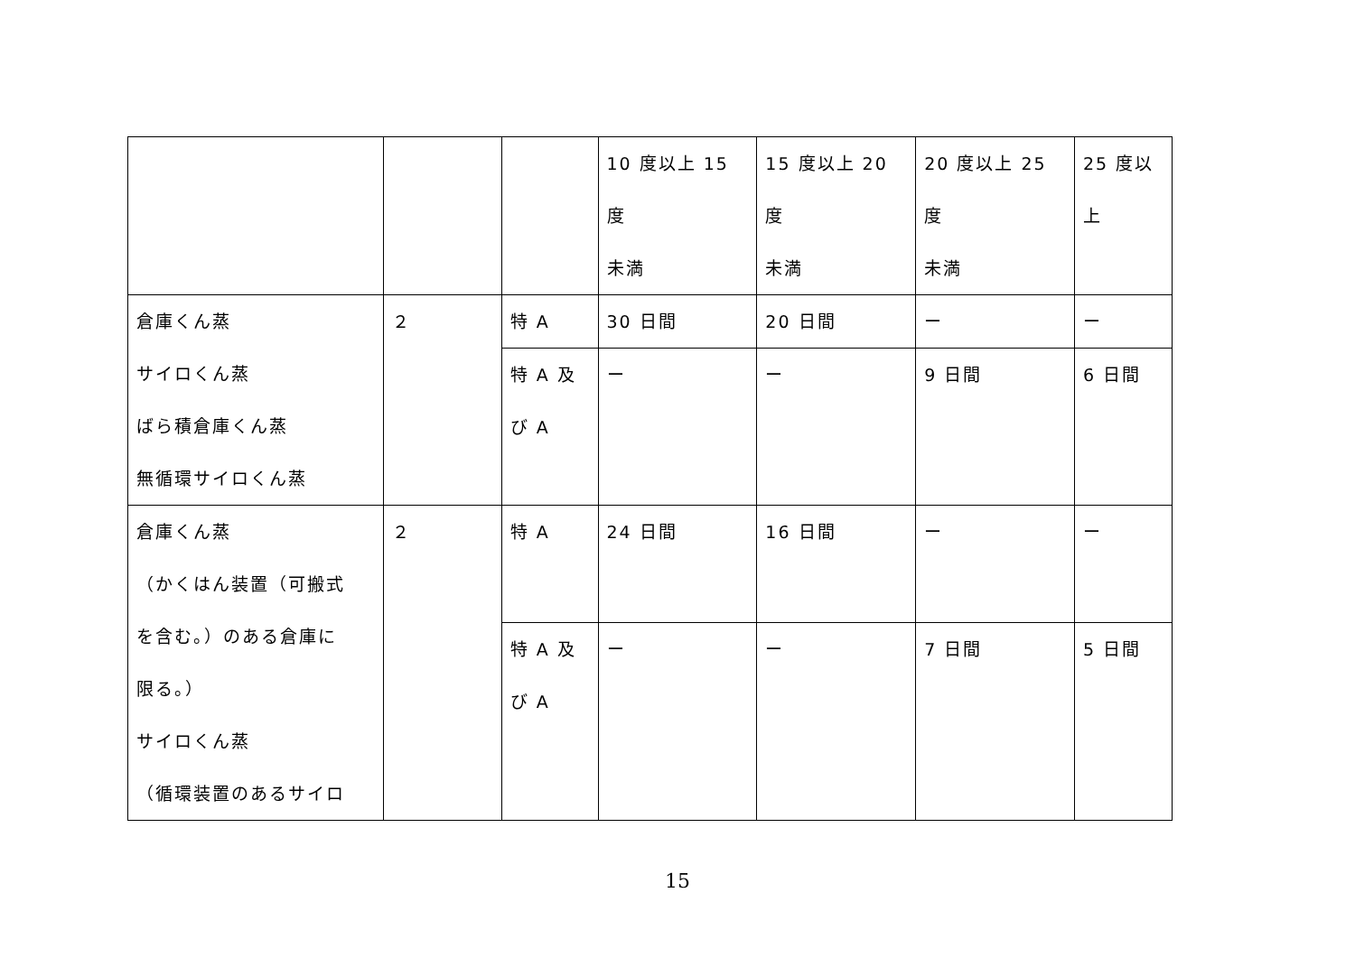| | | | 10 度以上 15 度 未満 | 15 度以上 20 度 未満 | 20 度以上 25 度 未満 | 25 度以 上 |
| 倉庫くん蒸 サイロくん蒸 ばら積倉庫くん蒸 無循環サイロくん蒸 | ２ | 特 A | 30 日間 | 20 日間 | ー | ー |
| | | 特 A 及 び A | ー | ー | 9 日間 | 6 日間 |
| 倉庫くん蒸 （かくはん装置（可搬式 を含む。）のある倉庫に 限る。） サイロくん蒸 （循環装置のあるサイロ | ２ | 特 A | 24 日間 | 16 日間 | ー | ー |
| | | 特 A 及 び A | ー | ー | 7 日間 | 5 日間 |
15